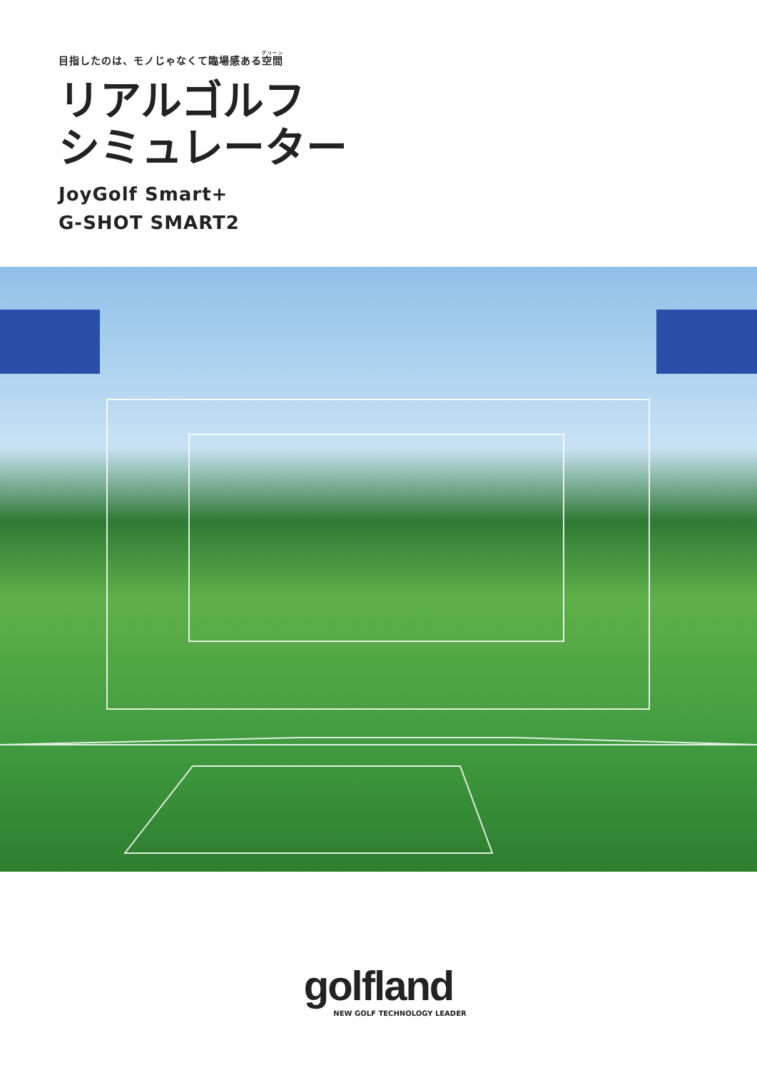目指したのは、モノじゃなくて臨場感ある空間
リアルゴルフ
シミュレーター
JoyGolf Smart+
G-SHOT SMART2
golfland
NEW GOLF TECHNOLOGY LEADER